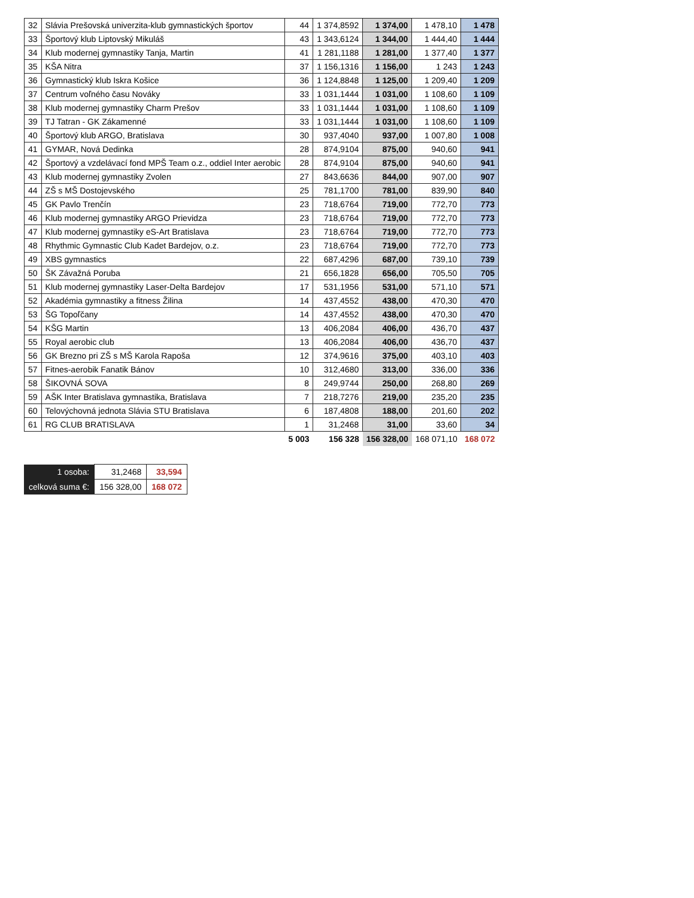| 32 | Slávia Prešovská univerzita-klub gymnastických športov | 44 | 1 374,8592 | 1 374,00 | 1 478,10 | 1 478 |
| 33 | Športový klub Liptovský Mikuláš | 43 | 1 343,6124 | 1 344,00 | 1 444,40 | 1 444 |
| 34 | Klub modernej gymnastiky Tanja, Martin | 41 | 1 281,1188 | 1 281,00 | 1 377,40 | 1 377 |
| 35 | KŠA Nitra | 37 | 1 156,1316 | 1 156,00 | 1 243 | 1 243 |
| 36 | Gymnastický klub Iskra Košice | 36 | 1 124,8848 | 1 125,00 | 1 209,40 | 1 209 |
| 37 | Centrum voľného času Nováky | 33 | 1 031,1444 | 1 031,00 | 1 108,60 | 1 109 |
| 38 | Klub modernej gymnastiky Charm Prešov | 33 | 1 031,1444 | 1 031,00 | 1 108,60 | 1 109 |
| 39 | TJ Tatran - GK Zákamenné | 33 | 1 031,1444 | 1 031,00 | 1 108,60 | 1 109 |
| 40 | Športový klub ARGO, Bratislava | 30 | 937,4040 | 937,00 | 1 007,80 | 1 008 |
| 41 | GYMAR, Nová Dedinka | 28 | 874,9104 | 875,00 | 940,60 | 941 |
| 42 | Športový a vzdelávací fond MPŠ Team o.z., oddiel Inter aerobic | 28 | 874,9104 | 875,00 | 940,60 | 941 |
| 43 | Klub modernej gymnastiky Zvolen | 27 | 843,6636 | 844,00 | 907,00 | 907 |
| 44 | ZŠ s MŠ Dostojevského | 25 | 781,1700 | 781,00 | 839,90 | 840 |
| 45 | GK Pavlo Trenčín | 23 | 718,6764 | 719,00 | 772,70 | 773 |
| 46 | Klub modernej gymnastiky ARGO Prievidza | 23 | 718,6764 | 719,00 | 772,70 | 773 |
| 47 | Klub modernej gymnastiky eS-Art Bratislava | 23 | 718,6764 | 719,00 | 772,70 | 773 |
| 48 | Rhythmic Gymnastic Club Kadet Bardejov, o.z. | 23 | 718,6764 | 719,00 | 772,70 | 773 |
| 49 | XBS gymnastics | 22 | 687,4296 | 687,00 | 739,10 | 739 |
| 50 | ŠK Závažná Poruba | 21 | 656,1828 | 656,00 | 705,50 | 705 |
| 51 | Klub modernej gymnastiky Laser-Delta Bardejov | 17 | 531,1956 | 531,00 | 571,10 | 571 |
| 52 | Akadémia gymnastiky a fitness Žilina | 14 | 437,4552 | 438,00 | 470,30 | 470 |
| 53 | ŠG Topoľčany | 14 | 437,4552 | 438,00 | 470,30 | 470 |
| 54 | KŠG Martin | 13 | 406,2084 | 406,00 | 436,70 | 437 |
| 55 | Royal aerobic club | 13 | 406,2084 | 406,00 | 436,70 | 437 |
| 56 | GK Brezno pri ZŠ s MŠ Karola Rapoša | 12 | 374,9616 | 375,00 | 403,10 | 403 |
| 57 | Fitnes-aerobik Fanatik Bánov | 10 | 312,4680 | 313,00 | 336,00 | 336 |
| 58 | ŠIKOVNÁ SOVA | 8 | 249,9744 | 250,00 | 268,80 | 269 |
| 59 | AŠK Inter Bratislava gymnastika, Bratislava | 7 | 218,7276 | 219,00 | 235,20 | 235 |
| 60 | Telovýchovná jednota Slávia STU Bratislava | 6 | 187,4808 | 188,00 | 201,60 | 202 |
| 61 | RG CLUB BRATISLAVA | 1 | 31,2468 | 31,00 | 33,60 | 34 |
| | | 5 003 | 156 328 | 156 328,00 | 168 071,10 | 168 072 |
| 1 osoba: | 31,2468 | 33,594 |
| celková suma €: | 156 328,00 | 168 072 |